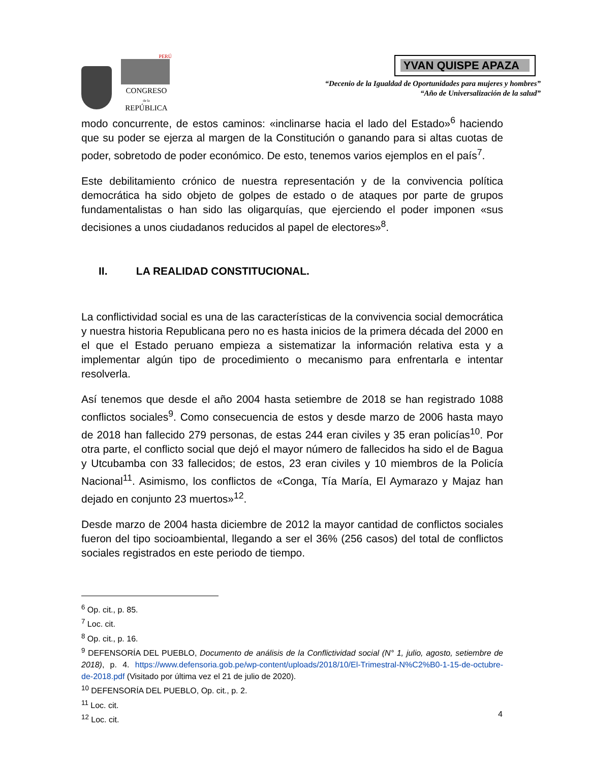PERÚ
CONGRESO
de la
REPÚBLICA
YVAN QUISPE APAZA
“Decenio de la Igualdad de Oportunidades para mujeres y hombres”
“Año de Universalización de la salud”
modo concurrente, de estos caminos: «inclinarse hacia el lado del Estado»<sup>6</sup> haciendo que su poder se ejerza al margen de la Constitución o ganando para si altas cuotas de poder, sobretodo de poder económico. De esto, tenemos varios ejemplos en el país<sup>7</sup>.
Este debilitamiento crónico de nuestra representación y de la convivencia política democrática ha sido objeto de golpes de estado o de ataques por parte de grupos fundamentalistas o han sido las oligarquías, que ejerciendo el poder imponen «sus decisiones a unos ciudadanos reducidos al papel de electores»<sup>8</sup>.
II. LA REALIDAD CONSTITUCIONAL.
La conflictividad social es una de las características de la convivencia social democrática y nuestra historia Republicana pero no es hasta inicios de la primera década del 2000 en el que el Estado peruano empieza a sistematizar la información relativa esta y a implementar algún tipo de procedimiento o mecanismo para enfrentarla e intentar resolverla.
Así tenemos que desde el año 2004 hasta setiembre de 2018 se han registrado 1088 conflictos sociales<sup>9</sup>. Como consecuencia de estos y desde marzo de 2006 hasta mayo de 2018 han fallecido 279 personas, de estas 244 eran civiles y 35 eran policías<sup>10</sup>. Por otra parte, el conflicto social que dejó el mayor número de fallecidos ha sido el de Bagua y Utcubamba con 33 fallecidos; de estos, 23 eran civiles y 10 miembros de la Policía Nacional<sup>11</sup>. Asimismo, los conflictos de «Conga, Tía María, El Aymarazo y Majaz han dejado en conjunto 23 muertos»<sup>12</sup>.
Desde marzo de 2004 hasta diciembre de 2012 la mayor cantidad de conflictos sociales fueron del tipo socioambiental, llegando a ser el 36% (256 casos) del total de conflictos sociales registrados en este periodo de tiempo.
<sup>6</sup> Op. cit., p. 85.
<sup>7</sup> Loc. cit.
<sup>8</sup> Op. cit., p. 16.
<sup>9</sup> DEFENSORÍA DEL PUEBLO, Documento de análisis de la Conflictividad social (N° 1, julio, agosto, setiembre de 2018), p. 4. https://www.defensoria.gob.pe/wp-content/uploads/2018/10/El-Trimestral-N%C2%B0-1-15-de-octubre-de-2018.pdf (Visitado por última vez el 21 de julio de 2020).
<sup>10</sup> DEFENSORÍA DEL PUEBLO, Op. cit., p. 2.
<sup>11</sup> Loc. cit.
<sup>12</sup> Loc. cit.
4